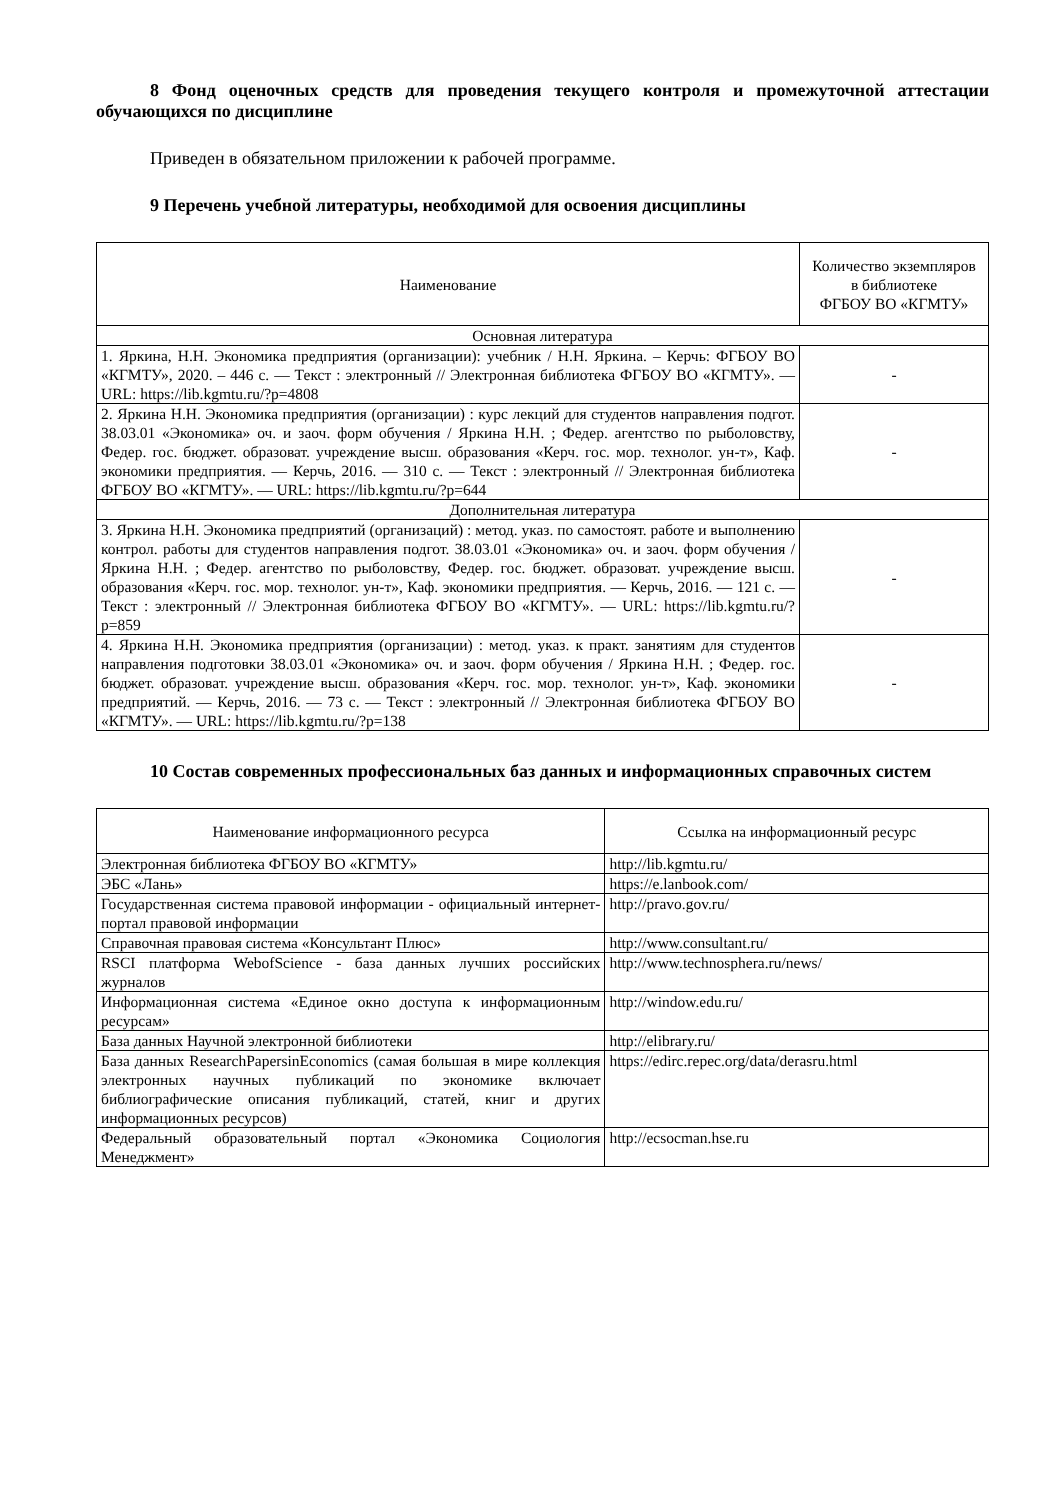8 Фонд оценочных средств для проведения текущего контроля и промежуточной аттестации обучающихся по дисциплине
Приведен в обязательном приложении к рабочей программе.
9 Перечень учебной литературы, необходимой для освоения дисциплины
| Наименование | Количество экземпляров в библиотеке ФГБОУ ВО «КГМТУ» |
| --- | --- |
| Основная литература | |
| 1. Яркина, Н.Н. Экономика предприятия (организации): учебник / Н.Н. Яркина. – Керчь: ФГБОУ ВО «КГМТУ», 2020. – 446 с. — Текст : электронный // Электронная библиотека ФГБОУ ВО «КГМТУ». — URL: https://lib.kgmtu.ru/?p=4808 | - |
| 2. Яркина Н.Н. Экономика предприятия (организации) : курс лекций для студентов направления подгот. 38.03.01 «Экономика» оч. и заоч. форм обучения / Яркина Н.Н. ; Федер. агентство по рыболовству, Федер. гос. бюджет. образоват. учреждение высш. образования «Керч. гос. мор. технолог. ун-т», Каф. экономики предприятия. — Керчь, 2016. — 310 с. — Текст : электронный // Электронная библиотека ФГБОУ ВО «КГМТУ». — URL: https://lib.kgmtu.ru/?p=644 | - |
| Дополнительная литература | |
| 3. Яркина Н.Н. Экономика предприятий (организаций) : метод. указ. по самостоят. работе и выполнению контрол. работы для студентов направления подгот. 38.03.01 «Экономика» оч. и заоч. форм обучения / Яркина Н.Н. ; Федер. агентство по рыболовству, Федер. гос. бюджет. образоват. учреждение высш. образования «Керч. гос. мор. технолог. ун-т», Каф. экономики предприятия. — Керчь, 2016. — 121 с. — Текст : электронный // Электронная библиотека ФГБОУ ВО «КГМТУ». — URL: https://lib.kgmtu.ru/?p=859 | - |
| 4. Яркина Н.Н. Экономика предприятия (организации) : метод. указ. к практ. занятиям для студентов направления подготовки 38.03.01 «Экономика» оч. и заоч. форм обучения / Яркина Н.Н. ; Федер. гос. бюджет. образоват. учреждение высш. образования «Керч. гос. мор. технолог. ун-т», Каф. экономики предприятий. — Керчь, 2016. — 73 с. — Текст : электронный // Электронная библиотека ФГБОУ ВО «КГМТУ». — URL: https://lib.kgmtu.ru/?p=138 | - |
10 Состав современных профессиональных баз данных и информационных справочных систем
| Наименование информационного ресурса | Ссылка на информационный ресурс |
| --- | --- |
| Электронная библиотека ФГБОУ ВО «КГМТУ» | http://lib.kgmtu.ru/ |
| ЭБС «Лань» | https://e.lanbook.com/ |
| Государственная система правовой информации - официальный интернет-портал правовой информации | http://pravo.gov.ru/ |
| Справочная правовая система «Консультант Плюс» | http://www.consultant.ru/ |
| RSCI платформа WebofScience - база данных лучших российских журналов | http://www.technosphera.ru/news/ |
| Информационная система «Единое окно доступа к информационным ресурсам» | http://window.edu.ru/ |
| База данных Научной электронной библиотеки | http://elibrary.ru/ |
| База данных ResearchPapersinEconomics (самая большая в мире коллекция электронных научных публикаций по экономике включает библиографические описания публикаций, статей, книг и других информационных ресурсов) | https://edirc.repec.org/data/derasru.html |
| Федеральный образовательный портал «Экономика Социология Менеджмент» | http://ecsocman.hse.ru |